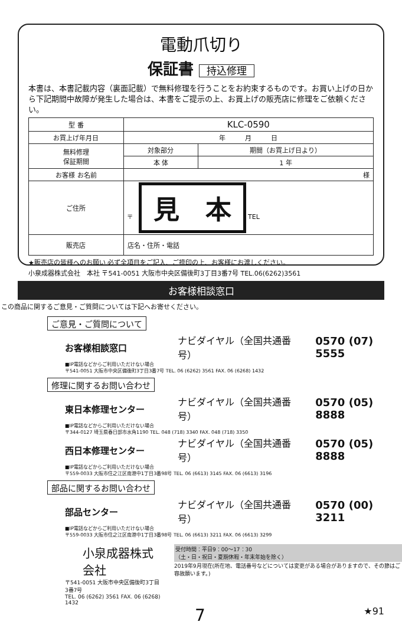電動爪切り
保証書 持込修理
本書は、本書記載内容（裏面記載）で無料修理を行うことをお約束するものです。お買い上げの日から下記期間中故障が発生した場合は、本書をご提示の上、お買上げの販売店に修理をご依頼ください。
| 型 番 | KLC-0590 | |
| お買上げ年月日 | 年 月 日 | |
| 無料修理 保証期間 | 対象部分 | 期間（お買上げ日より） |
| | 本 体 | 1 年 |
| お客様 お名前 | 様 | |
| ご住所 | 〒 見 本 TEL | |
| 販売店 | 店名・住所・電話 | |
★販売店の皆様へのお願い 必ず全項目をご記入、ご捺印の上、お客様にお渡しください。
小泉成器株式会社　本社 〒541-0051 大阪市中央区備後町3丁目3番7号 TEL.06(6262)3561
お客様相談窓口
この商品に関するご意見・ご質問については下記へお寄せください。
ご意見・ご質問について
お客様相談窓口 ナビダイヤル（全国共通番号） 0570 (07) 5555
■IP電話などからご利用いただけない場合
〒541-0051 大阪市中央区備後町3丁目3番7号 TEL. 06 (6262) 3561 FAX. 06 (6268) 1432
修理に関するお問い合わせ
東日本修理センター ナビダイヤル（全国共通番号） 0570 (05) 8888
■IP電話などからご利用いただけない場合
〒344-0127 埼玉県春日部市水角1190 TEL. 048 (718) 3340 FAX. 048 (718) 3350
西日本修理センター ナビダイヤル（全国共通番号） 0570 (05) 8888
■IP電話などからご利用いただけない場合
〒559-0033 大阪市住之江区南港中1丁目3番98号 TEL. 06 (6613) 3145 FAX. 06 (6613) 3196
部品に関するお問い合わせ
部品センター ナビダイヤル（全国共通番号） 0570 (00) 3211
■IP電話などからご利用いただけない場合
〒559-0033 大阪市住之江区南港中1丁目3番98号 TEL. 06 (6613) 3211 FAX. 06 (6613) 3299
小泉成器株式会社
〒541-0051 大阪市中央区備後町3丁目3番7号
TEL. 06 (6262) 3561 FAX. 06 (6268) 1432
受付時間：平日9：00〜17：30
（土・日・祝日・夏期休暇・年末年始を除く）
2019年9月現在(所在地、電話番号などについては変更がある場合がありますので、その節はご容赦願います。)
7 ★91